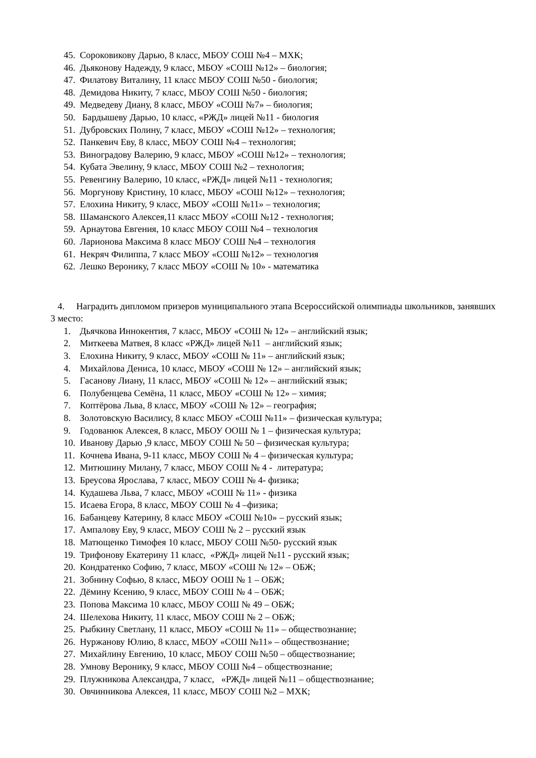45. Сороковикову Дарью, 8 класс, МБОУ СОШ №4 – МХК;
46. Дьяконову Надежду, 9 класс, МБОУ «СОШ №12» – биология;
47. Филатову Виталину, 11 класс МБОУ СОШ №50 - биология;
48. Демидова Никиту, 7 класс, МБОУ СОШ №50 - биология;
49. Медведеву Диану, 8 класс, МБОУ «СОШ №7» – биология;
50. Бардышеву Дарью, 10 класс, «РЖД» лицей №11 - биология
51. Дубровских Полину, 7 класс, МБОУ «СОШ №12» – технология;
52. Панкевич Еву, 8 класс, МБОУ СОШ №4 – технология;
53. Виноградову Валерию, 9 класс, МБОУ «СОШ №12» – технология;
54. Кубата Эвелину, 9 класс, МБОУ СОШ №2 – технология;
55. Ревенгину Валерию, 10 класс, «РЖД» лицей №11 - технология;
56. Моргунову Кристину, 10 класс, МБОУ «СОШ №12» – технология;
57. Елохина Никиту, 9 класс, МБОУ «СОШ №11» – технология;
58. Шаманского Алексея,11 класс МБОУ «СОШ №12 - технология;
59. Арнаутова Евгения, 10 класс МБОУ СОШ №4 – технология
60. Ларионова Максима 8 класс МБОУ СОШ №4 – технология
61. Некряч Филиппа, 7 класс МБОУ «СОШ №12» – технология
62. Лешко Веронику, 7 класс МБОУ «СОШ № 10» - математика
4. Наградить дипломом призеров муниципального этапа Всероссийской олимпиады школьников, занявших 3 место:
1. Дьячкова Иннокентия, 7 класс, МБОУ «СОШ № 12» – английский язык;
2. Миткеева Матвея, 8 класс «РЖД» лицей №11 – английский язык;
3. Елохина Никиту, 9 класс, МБОУ «СОШ № 11» – английский язык;
4. Михайлова Дениса, 10 класс, МБОУ «СОШ № 12» – английский язык;
5. Гасанову Лиану, 11 класс, МБОУ «СОШ № 12» – английский язык;
6. Полубенцева Семёна, 11 класс, МБОУ «СОШ № 12» – химия;
7. Коптёрова Льва, 8 класс, МБОУ «СОШ № 12» – география;
8. Золотовскую Василису, 8 класс МБОУ «СОШ №11» – физическая культура;
9. Годованюк Алексея, 8 класс, МБОУ ООШ № 1 – физическая культура;
10. Иванову Дарью ,9 класс, МБОУ СОШ № 50 – физическая культура;
11. Кочнева Ивана, 9-11 класс, МБОУ СОШ № 4 – физическая культура;
12. Митюшину Милану, 7 класс, МБОУ СОШ № 4 - литература;
13. Бреусова Ярослава, 7 класс, МБОУ СОШ № 4- физика;
14. Кудашева Льва, 7 класс, МБОУ «СОШ № 11» - физика
15. Исаева Егора, 8 класс, МБОУ СОШ № 4 –физика;
16. Бабанцеву Катерину, 8 класс МБОУ «СОШ №10» – русский язык;
17. Ампалову Еву, 9 класс, МБОУ СОШ № 2 – русский язык
18. Матющенко Тимофея 10 класс, МБОУ СОШ №50- русский язык
19. Трифонову Екатерину 11 класс, «РЖД» лицей №11 - русский язык;
20. Кондратенко Софию, 7 класс, МБОУ «СОШ № 12» – ОБЖ;
21. Зобнину Софью, 8 класс, МБОУ ООШ № 1 – ОБЖ;
22. Дёмину Ксению, 9 класс, МБОУ СОШ № 4 – ОБЖ;
23. Попова Максима 10 класс, МБОУ СОШ № 49 – ОБЖ;
24. Шелехова Никиту, 11 класс, МБОУ СОШ № 2 – ОБЖ;
25. Рыбкину Светлану, 11 класс, МБОУ «СОШ № 11» – обществознание;
26. Нуржанову Юлию, 8 класс, МБОУ «СОШ №11» – обществознание;
27. Михайлину Евгению, 10 класс, МБОУ СОШ №50 – обществознание;
28. Умнову Веронику, 9 класс, МБОУ СОШ №4 – обществознание;
29. Плужникова Александра, 7 класс, «РЖД» лицей №11 – обществознание;
30. Овчинникова Алексея, 11 класс, МБОУ СОШ №2 – МХК;